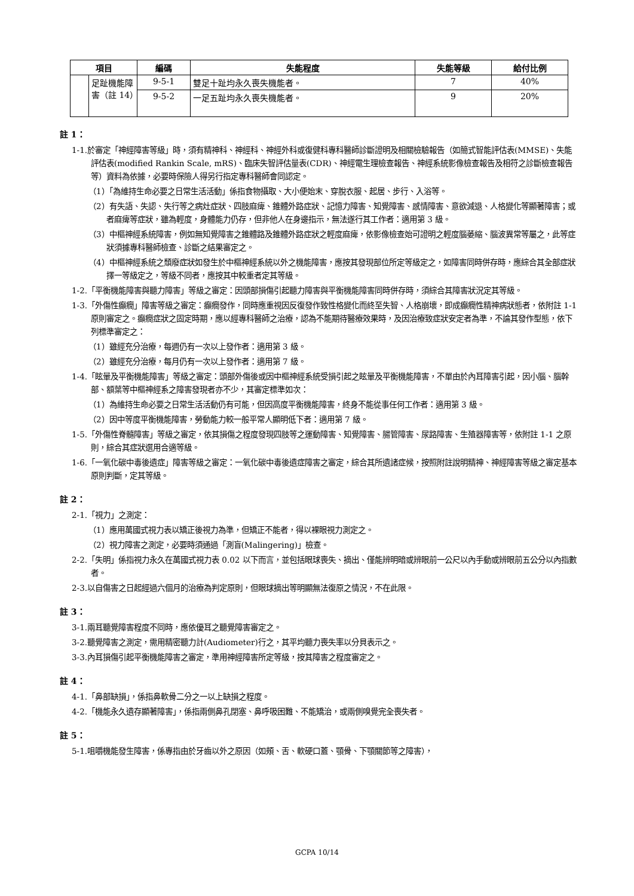| 項目 | | 編碼 | 失能程度 | 失能等級 | 給付比例 |
| --- | --- | --- | --- | --- | --- |
| | 足趾機能障害（註 14） | 9-5-1 | 雙足十趾均永久喪失機能者。 | 7 | 40% |
| | | 9-5-2 | 一足五趾均永久喪失機能者。 | 9 | 20% |
註 1：
1-1.於審定「神經障害等級」時，須有精神科、神經科、神經外科或復健科專科醫師診斷證明及相關檢驗報告（如簡式智能評估表(MMSE)、失能評估表(modified Rankin Scale, mRS)、臨床失智評估量表(CDR)、神經電生理檢查報告、神經系統影像檢查報告及相符之診斷檢查報告等）資料為依據，必要時保險人得另行指定專科醫師會同認定。
（1）「為維持生命必要之日常生活活動」係指食物攝取、大小便始末、穿脫衣服、起居、步行、入浴等。
（2）有失語、失認、失行等之病灶症狀、四肢麻痺、錐體外路症狀、記憶力障害、知覺障害、感情障害、意欲減退、人格變化等顯著障害；或者麻痺等症狀，雖為輕度，身體能力仍存，但非他人在身邊指示，無法遂行其工作者：適用第 3 級。
（3）中樞神經系統障害，例如無知覺障害之錐體路及錐體外路症狀之輕度麻痺，依影像檢查始可證明之輕度腦萎縮、腦波異常等屬之，此等症狀須據專科醫師檢查、診斷之結果審定之。
（4）中樞神經系統之頹廢症狀如發生於中樞神經系統以外之機能障害，應按其發現部位所定等級定之，如障害同時併存時，應綜合其全部症狀擇一等級定之，等級不同者，應按其中較重者定其等級。
1-2.「平衡機能障害與聽力障害」等級之審定：因頭部損傷引起聽力障害與平衡機能障害同時併存時，須綜合其障害狀況定其等級。
1-3.「外傷性癲癇」障害等級之審定：癲癇發作，同時應重視因反復發作致性格變化而終至失智、人格崩壞，即成癲癇性精神病狀態者，依附註 1-1 原則審定之。癲癇症狀之固定時期，應以經專科醫師之治療，認為不能期待醫療效果時，及因治療致症狀安定者為準，不論其發作型態，依下列標準審定之：
（1）雖經充分治療，每週仍有一次以上發作者：適用第 3 級。
（2）雖經充分治療，每月仍有一次以上發作者：適用第 7 級。
1-4.「眩暈及平衡機能障害」等級之審定：頭部外傷後或因中樞神經系統受損引起之眩暈及平衡機能障害，不單由於內耳障害引起，因小腦、腦幹部、額葉等中樞神經系之障害發現者亦不少，其審定標準如次：
（1）為維持生命必要之日常生活活動仍有可能，但因高度平衡機能障害，終身不能從事任何工作者：適用第 3 級。
（2）因中等度平衡機能障害，勞動能力較一般平常人顯明低下者：適用第 7 級。
1-5.「外傷性脊髓障害」等級之審定，依其損傷之程度發現四肢等之運動障害、知覺障害、腸管障害、尿路障害、生殖器障害等，依附註 1-1 之原則，綜合其症狀選用合適等級。
1-6.「一氧化碳中毒後遺症」障害等級之審定：一氧化碳中毒後遺症障害之審定，綜合其所遺諸症候，按照附註說明精神、神經障害等級之審定基本原則判斷，定其等級。
註 2：
2-1.「視力」之測定：
（1）應用萬國式視力表以矯正後視力為準，但矯正不能者，得以裸眼視力測定之。
（2）視力障害之測定，必要時須通過「測盲(Malingering)」檢查。
2-2.「失明」係指視力永久在萬國式視力表 0.02 以下而言，並包括眼球喪失、摘出、僅能辨明暗或辨眼前一公尺以內手動或辨眼前五公分以內指數者。
2-3.以自傷害之日起經過六個月的治療為判定原則，但眼球摘出等明顯無法復原之情況，不在此限。
註 3：
3-1.兩耳聽覺障害程度不同時，應依優耳之聽覺障害審定之。
3-2.聽覺障害之測定，需用精密聽力計(Audiometer)行之，其平均聽力喪失率以分貝表示之。
3-3.內耳損傷引起平衡機能障害之審定，準用神經障害所定等級，按其障害之程度審定之。
註 4：
4-1.「鼻部缺損」，係指鼻軟骨二分之一以上缺損之程度。
4-2.「機能永久遺存顯著障害」，係指兩側鼻孔閉塞、鼻呼吸困難、不能矯治，或兩側嗅覺完全喪失者。
註 5：
5-1.咀嚼機能發生障害，係專指由於牙齒以外之原因（如頰、舌、軟硬口蓋、顎骨、下顎關節等之障害），
GCPA 10/14